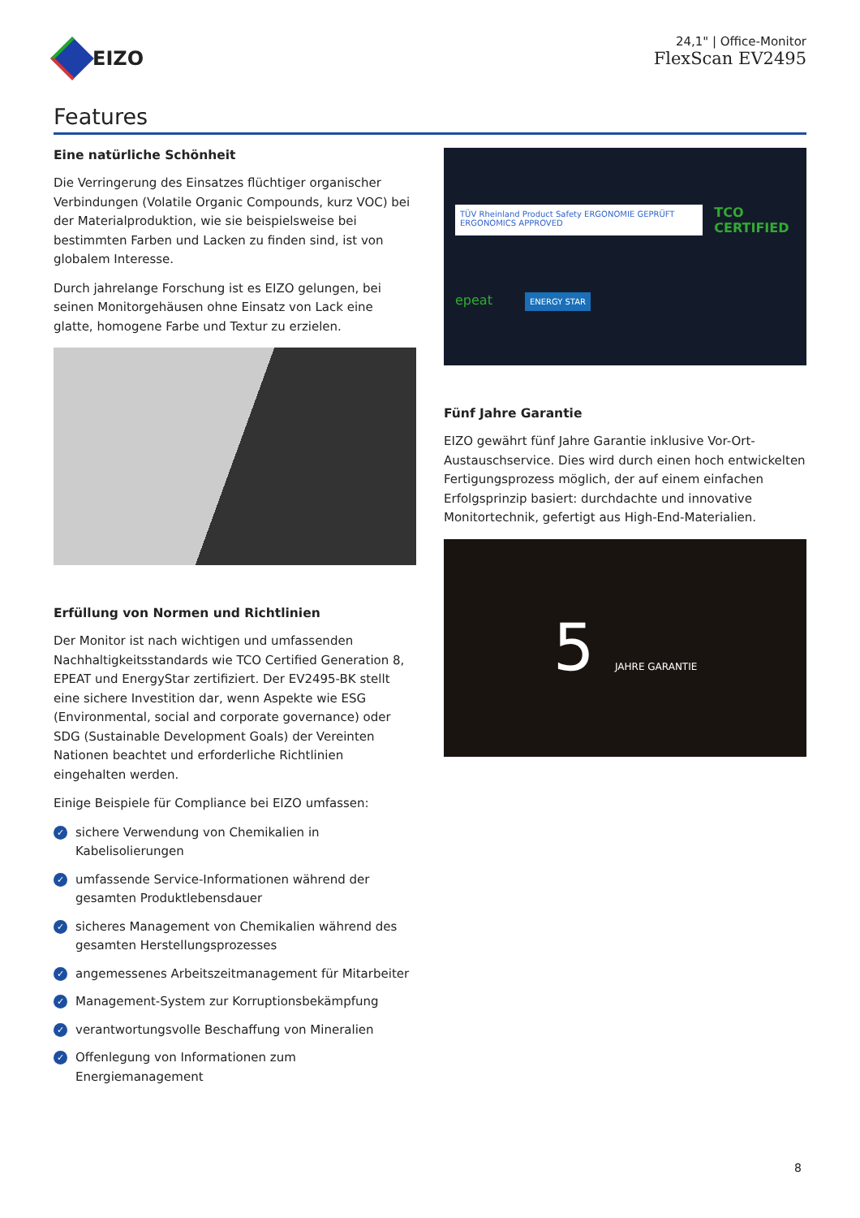EIZO
24,1" | Office-Monitor
FlexScan EV2495
Features
Eine natürliche Schönheit
Die Verringerung des Einsatzes flüchtiger organischer Verbindungen (Volatile Organic Compounds, kurz VOC) bei der Materialproduktion, wie sie beispielsweise bei bestimmten Farben und Lacken zu finden sind, ist von globalem Interesse.
Durch jahrelange Forschung ist es EIZO gelungen, bei seinen Monitorgehäusen ohne Einsatz von Lack eine glatte, homogene Farbe und Textur zu erzielen.
Erfüllung von Normen und Richtlinien
Der Monitor ist nach wichtigen und umfassenden Nachhaltigkeitsstandards wie TCO Certified Generation 8, EPEAT und EnergyStar zertifiziert. Der EV2495-BK stellt eine sichere Investition dar, wenn Aspekte wie ESG (Environmental, social and corporate governance) oder SDG (Sustainable Development Goals) der Vereinten Nationen beachtet und erforderliche Richtlinien eingehalten werden.
Einige Beispiele für Compliance bei EIZO umfassen:
✓ sichere Verwendung von Chemikalien in Kabelisolierungen
✓ umfassende Service-Informationen während der gesamten Produktlebensdauer
✓ sicheres Management von Chemikalien während des gesamten Herstellungsprozesses
✓ angemessenes Arbeitszeitmanagement für Mitarbeiter
✓ Management-System zur Korruptionsbekämpfung
✓ verantwortungsvolle Beschaffung von Mineralien
✓ Offenlegung von Informationen zum Energiemanagement
TÜV Rheinland Product Safety ERGONOMIE GEPRÜFT ERGONOMICS APPROVED TCO CERTIFIED
epeat ENERGY STAR
Fünf Jahre Garantie
EIZO gewährt fünf Jahre Garantie inklusive Vor-Ort-Austauschservice. Dies wird durch einen hoch entwickelten Fertigungsprozess möglich, der auf einem einfachen Erfolgsprinzip basiert: durchdachte und innovative Monitortechnik, gefertigt aus High-End-Materialien.
5 JAHRE GARANTIE
8